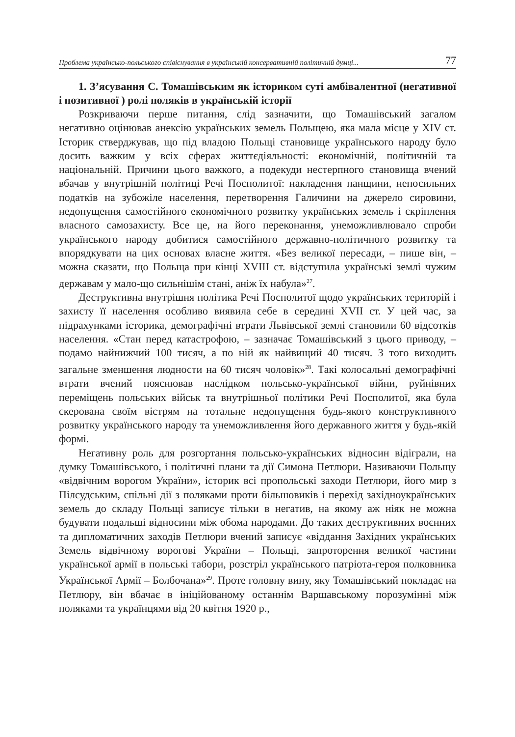Проблема українсько-польського співіснування в українській консервативній політичній думці... 77
1. З’ясування С. Томашівським як істориком суті амбівалентної (негативної і позитивної ) ролі поляків в українській історії
Розкриваючи перше питання, слід зазначити, що Томашівський загалом негативно оцінював анексію українських земель Польщею, яка мала місце у XIV ст. Історик стверджував, що під владою Польщі становище українського народу було досить важким у всіх сферах життєдіяльності: економічній, політичній та національній. Причини цього важкого, а подекуди нестерпного становища вчений вбачав у внутрішній політиці Речі Посполитої: накладення панщини, непосильних податків на зубожіле населення, перетворення Галичини на джерело сировини, недопущення самостійного економічного розвитку українських земель і скріплення власного самозахисту. Все це, на його переконання, унеможливлювало спроби українського народу добитися самостійного державно-політичного розвитку та впорядкувати на цих основах власне життя. «Без великої пересади, – пише він, – можна сказати, що Польща при кінці XVIII ст. відступила українські землі чужим державам у мало-що сильнішім стані, аніж їх набула»<sup>27</sup>.
Деструктивна внутрішня політика Речі Посполитої щодо українських територій і захисту її населення особливо виявила себе в середині XVII ст. У цей час, за підрахунками історика, демографічні втрати Львівської землі становили 60 відсотків населення. «Стан перед катастрофою, – зазначає Томашівський з цього приводу, – подамо найнижчий 100 тисяч, а по ній як найвищий 40 тисяч. З того виходить загальне зменшення людности на 60 тисяч чоловік»<sup>28</sup>. Такі колосальні демографічні втрати вчений пояснював наслідком польсько-української війни, руйнівних переміщень польських військ та внутрішньої політики Речі Посполитої, яка була скерована своїм вістрям на тотальне недопущення будь-якого конструктивного розвитку українського народу та унеможливлення його державного життя у будь-якій формі.
Негативну роль для розгортання польсько-українських відносин відіграли, на думку Томашівського, і політичні плани та дії Симона Петлюри. Називаючи Польщу «відвічним ворогом України», історик всі пропольські заходи Петлюри, його мир з Пілсудським, спільні дії з поляками проти більшовиків і перехід західноукраїнських земель до складу Польщі записує тільки в негатив, на якому аж ніяк не можна будувати подальші відносини між обома народами. До таких деструктивних воєнних та дипломатичних заходів Петлюри вчений записує «віддання Західних українських Земель відвічному ворогові України – Польщі, запроторення великої частини української армії в польські табори, розстріл українського патріота-героя полковника Української Армії – Болбочана»<sup>29</sup>. Проте головну вину, яку Томашівський покладає на Петлюру, він вбачає в ініційованому останнім Варшавському порозумінні між поляками та українцями від 20 квітня 1920 р.,